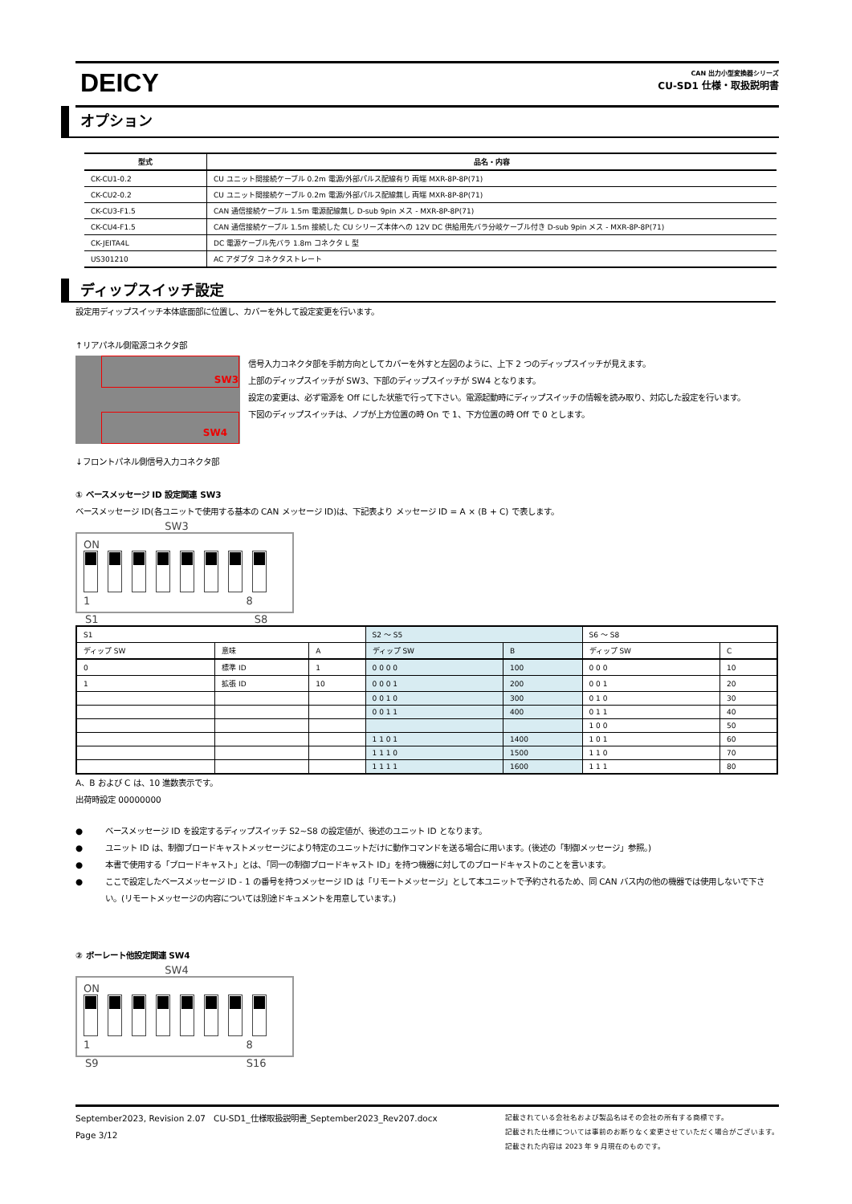DEICY
CAN 出力小型変換器シリーズ
CU-SD1 仕様・取扱説明書
オプション
| 型式 | 品名・内容 |
| --- | --- |
| CK-CU1-0.2 | CU ユニット間接続ケーブル 0.2m 電源/外部パルス配線有り 両端 MXR-8P-8P(71) |
| CK-CU2-0.2 | CU ユニット間接続ケーブル 0.2m 電源/外部パルス配線無し 両端 MXR-8P-8P(71) |
| CK-CU3-F1.5 | CAN 通信接続ケーブル 1.5m 電源配線無し D-sub 9pin メス - MXR-8P-8P(71) |
| CK-CU4-F1.5 | CAN 通信接続ケーブル 1.5m 接続した CU シリーズ本体への 12V DC 供給用先バラ分岐ケーブル付き D-sub 9pin メス - MXR-8P-8P(71) |
| CK-JEITA4L | DC 電源ケーブル先バラ 1.8m コネクタ L 型 |
| US301210 | AC アダプタ コネクタストレート |
ディップスイッチ設定
設定用ディップスイッチ本体底面部に位置し、カバーを外して設定変更を行います。
↑リアパネル側電源コネクタ部
SW3
SW4
信号入力コネクタ部を手前方向としてカバーを外すと左図のように、上下 2 つのディップスイッチが見えます。
上部のディップスイッチが SW3、下部のディップスイッチが SW4 となります。
設定の変更は、必ず電源を Off にした状態で行って下さい。電源起動時にディップスイッチの情報を読み取り、対応した設定を行います。
下図のディップスイッチは、ノブが上方位置の時 On で 1、下方位置の時 Off で 0 とします。
↓フロントパネル側信号入力コネクタ部
① ベースメッセージ ID 設定関連 SW3
ベースメッセージ ID(各ユニットで使用する基本の CAN メッセージ ID)は、下記表より メッセージ ID = A × (B + C) で表します。
SW3
ON
1 8
S1 S8
| S1 | | | S2 ～ S5 | | S6 ～ S8 | |
| ディップ SW | 意味 | A | ディップ SW | B | ディップ SW | C |
| 0 | 標準 ID | 1 | 0 0 0 0 | 100 | 0 0 0 | 10 |
| 1 | 拡張 ID | 10 | 0 0 0 1 | 200 | 0 0 1 | 20 |
| | | | 0 0 1 0 | 300 | 0 1 0 | 30 |
| | | | 0 0 1 1 | 400 | 0 1 1 | 40 |
| | | | | | 1 0 0 | 50 |
| | | | 1 1 0 1 | 1400 | 1 0 1 | 60 |
| | | | 1 1 1 0 | 1500 | 1 1 0 | 70 |
| | | | 1 1 1 1 | 1600 | 1 1 1 | 80 |
A、B および C は、10 進数表示です。
出荷時設定 00000000
● ベースメッセージ ID を設定するディップスイッチ S2~S8 の設定値が、後述のユニット ID となります。
● ユニット ID は、制御ブロードキャストメッセージにより特定のユニットだけに動作コマンドを送る場合に用います。(後述の「制御メッセージ」参照。)
● 本書で使用する「ブロードキャスト」とは、「同一の制御ブロードキャスト ID」を持つ機器に対してのブロードキャストのことを言います。
● ここで設定したベースメッセージ ID - 1 の番号を持つメッセージ ID は「リモートメッセージ」として本ユニットで予約されるため、同 CAN バス内の他の機器では使用しないで下さい。(リモートメッセージの内容については別途ドキュメントを用意しています。)
② ボーレート他設定関連 SW4
SW4
ON
1 8
S9 S16
September2023, Revision 2.07 CU-SD1_仕様取扱説明書_September2023_Rev207.docx
Page 3/12
記載されている会社名および製品名はその会社の所有する商標です。
記載された仕様については事前のお断りなく変更させていただく場合がございます。
記載された内容は 2023 年 9 月現在のものです。